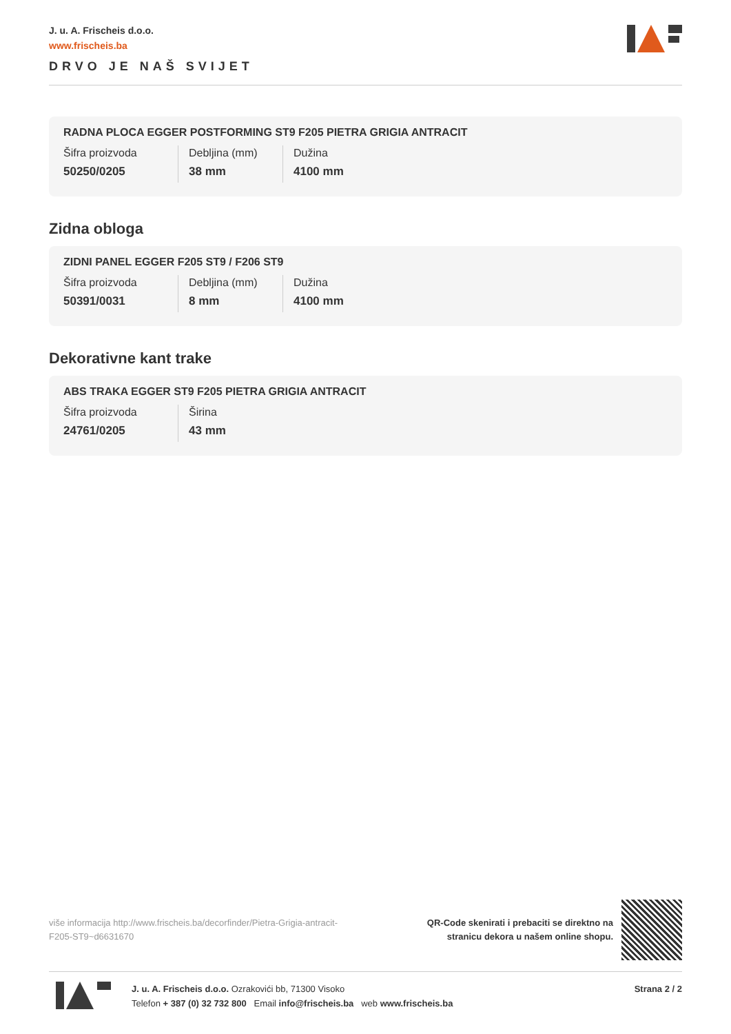J. u. A. Frischeis d.o.o.
www.frischeis.ba
DRVO JE NAŠ SVIJET
RADNA PLOCA EGGER POSTFORMING ST9 F205 PIETRA GRIGIA ANTRACIT
| Šifra proizvoda | Debljina (mm) | Dužina |
| 50250/0205 | 38 mm | 4100 mm |
Zidna obloga
ZIDNI PANEL EGGER F205 ST9 / F206 ST9
| Šifra proizvoda | Debljina (mm) | Dužina |
| 50391/0031 | 8 mm | 4100 mm |
Dekorativne kant trake
ABS TRAKA EGGER ST9 F205 PIETRA GRIGIA ANTRACIT
| Šifra proizvoda | Širina |
| 24761/0205 | 43 mm |
više informacija http://www.frischeis.ba/decorfinder/Pietra-Grigia-antracit-F205-ST9~d6631670
QR-Code skenirati i prebaciti se direktno na
stranicu dekora u našem online shopu.
J. u. A. Frischeis d.o.o. Ozrakovići bb, 71300 Visoko
Telefon + 387 (0) 32 732 800 Email info@frischeis.ba web www.frischeis.ba
Strana 2 / 2